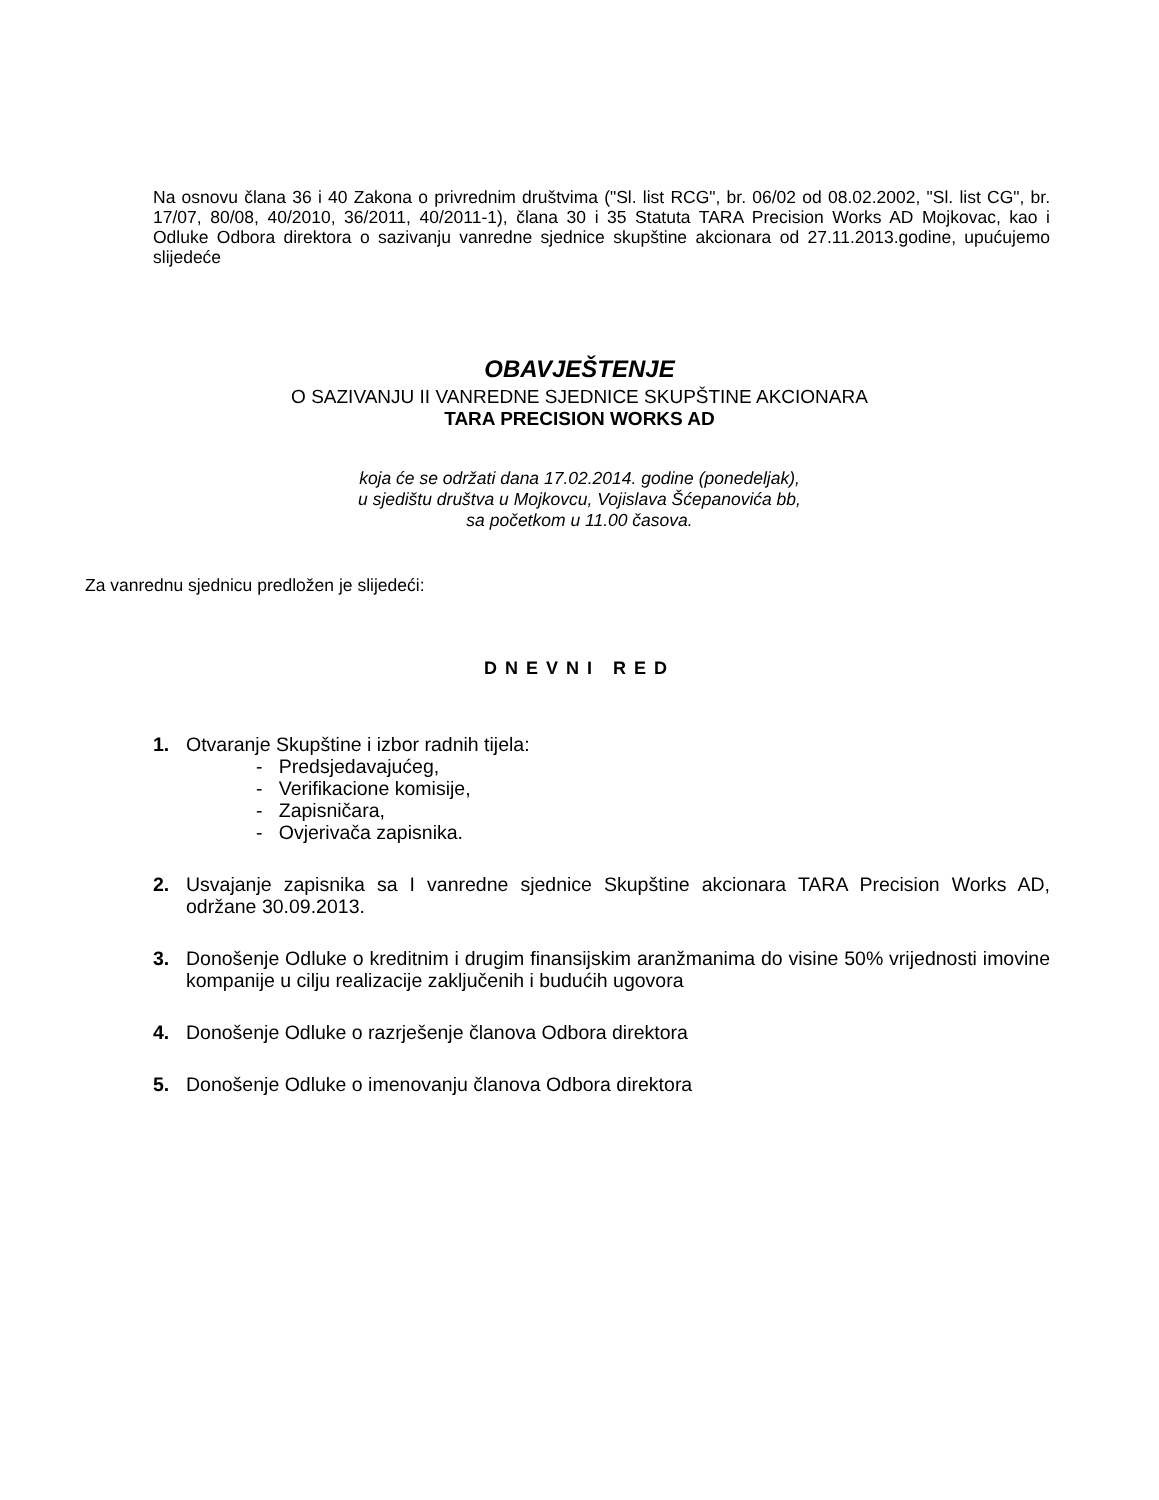Na osnovu člana 36 i 40 Zakona o privrednim društvima ("Sl. list RCG", br. 06/02 od 08.02.2002, "Sl. list CG", br. 17/07, 80/08, 40/2010, 36/2011, 40/2011-1), člana 30 i 35 Statuta TARA Precision Works AD Mojkovac, kao i Odluke Odbora direktora o sazivanju vanredne sjednice skupštine akcionara od 27.11.2013.godine, upućujemo slijedeće
OBAVJEŠTENJE
O SAZIVANJU II VANREDNE SJEDNICE SKUPŠTINE AKCIONARA
TARA PRECISION WORKS AD
koja će se održati dana 17.02.2014. godine (ponedeljak),
u sjedištu društva u Mojkovcu, Vojislava Šćepanovića bb,
sa početkom u 11.00 časova.
Za vanrednu sjednicu predložen je slijedeći:
DNEVNI RED
1. Otvaranje Skupštine i izbor radnih tijela:
- Predsjedavajućeg,
- Verifikacione komisije,
- Zapisničara,
- Ovjerivača zapisnika.
2. Usvajanje zapisnika sa I vanredne sjednice Skupštine akcionara TARA Precision Works AD, održane 30.09.2013.
3. Donošenje Odluke o kreditnim i drugim finansijskim aranžmanima do visine 50% vrijednosti imovine kompanije u cilju realizacije zaključenih i budućih ugovora
4. Donošenje Odluke o razrješenje članova Odbora direktora
5. Donošenje Odluke o imenovanju članova Odbora direktora